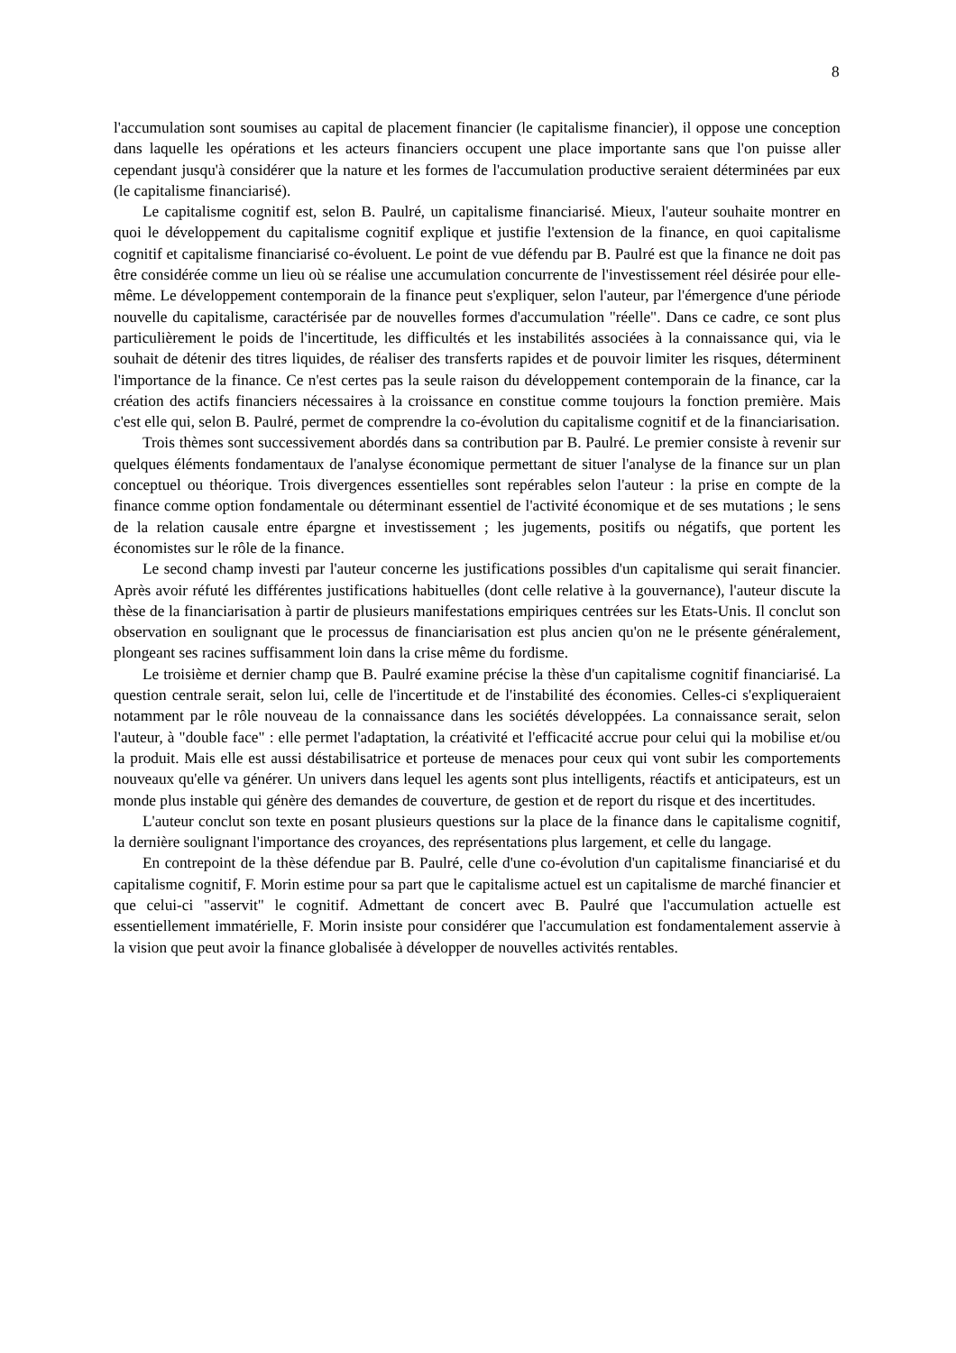8
l'accumulation sont soumises au capital de placement financier (le capitalisme financier), il oppose une conception dans laquelle les opérations et les acteurs financiers occupent une place importante sans que l'on puisse aller cependant jusqu'à considérer que la nature et les formes de l'accumulation productive seraient déterminées par eux (le capitalisme financiarisé).
Le capitalisme cognitif est, selon B. Paulré, un capitalisme financiarisé. Mieux, l'auteur souhaite montrer en quoi le développement du capitalisme cognitif explique et justifie l'extension de la finance, en quoi capitalisme cognitif et capitalisme financiarisé co-évoluent. Le point de vue défendu par B. Paulré est que la finance ne doit pas être considérée comme un lieu où se réalise une accumulation concurrente de l'investissement réel désirée pour elle-même. Le développement contemporain de la finance peut s'expliquer, selon l'auteur, par l'émergence d'une période nouvelle du capitalisme, caractérisée par de nouvelles formes d'accumulation "réelle". Dans ce cadre, ce sont plus particulièrement le poids de l'incertitude, les difficultés et les instabilités associées à la connaissance qui, via le souhait de détenir des titres liquides, de réaliser des transferts rapides et de pouvoir limiter les risques, déterminent l'importance de la finance. Ce n'est certes pas la seule raison du développement contemporain de la finance, car la création des actifs financiers nécessaires à la croissance en constitue comme toujours la fonction première. Mais c'est elle qui, selon B. Paulré, permet de comprendre la co-évolution du capitalisme cognitif et de la financiarisation.
Trois thèmes sont successivement abordés dans sa contribution par B. Paulré. Le premier consiste à revenir sur quelques éléments fondamentaux de l'analyse économique permettant de situer l'analyse de la finance sur un plan conceptuel ou théorique. Trois divergences essentielles sont repérables selon l'auteur : la prise en compte de la finance comme option fondamentale ou déterminant essentiel de l'activité économique et de ses mutations ; le sens de la relation causale entre épargne et investissement ; les jugements, positifs ou négatifs, que portent les économistes sur le rôle de la finance.
Le second champ investi par l'auteur concerne les justifications possibles d'un capitalisme qui serait financier. Après avoir réfuté les différentes justifications habituelles (dont celle relative à la gouvernance), l'auteur discute la thèse de la financiarisation à partir de plusieurs manifestations empiriques centrées sur les Etats-Unis. Il conclut son observation en soulignant que le processus de financiarisation est plus ancien qu'on ne le présente généralement, plongeant ses racines suffisamment loin dans la crise même du fordisme.
Le troisième et dernier champ que B. Paulré examine précise la thèse d'un capitalisme cognitif financiarisé. La question centrale serait, selon lui, celle de l'incertitude et de l'instabilité des économies. Celles-ci s'expliqueraient notamment par le rôle nouveau de la connaissance dans les sociétés développées. La connaissance serait, selon l'auteur, à "double face" : elle permet l'adaptation, la créativité et l'efficacité accrue pour celui qui la mobilise et/ou la produit. Mais elle est aussi déstabilisatrice et porteuse de menaces pour ceux qui vont subir les comportements nouveaux qu'elle va générer. Un univers dans lequel les agents sont plus intelligents, réactifs et anticipateurs, est un monde plus instable qui génère des demandes de couverture, de gestion et de report du risque et des incertitudes.
L'auteur conclut son texte en posant plusieurs questions sur la place de la finance dans le capitalisme cognitif, la dernière soulignant l'importance des croyances, des représentations plus largement, et celle du langage.
En contrepoint de la thèse défendue par B. Paulré, celle d'une co-évolution d'un capitalisme financiarisé et du capitalisme cognitif, F. Morin estime pour sa part que le capitalisme actuel est un capitalisme de marché financier et que celui-ci "asservit" le cognitif. Admettant de concert avec B. Paulré que l'accumulation actuelle est essentiellement immatérielle, F. Morin insiste pour considérer que l'accumulation est fondamentalement asservie à la vision que peut avoir la finance globalisée à développer de nouvelles activités rentables.